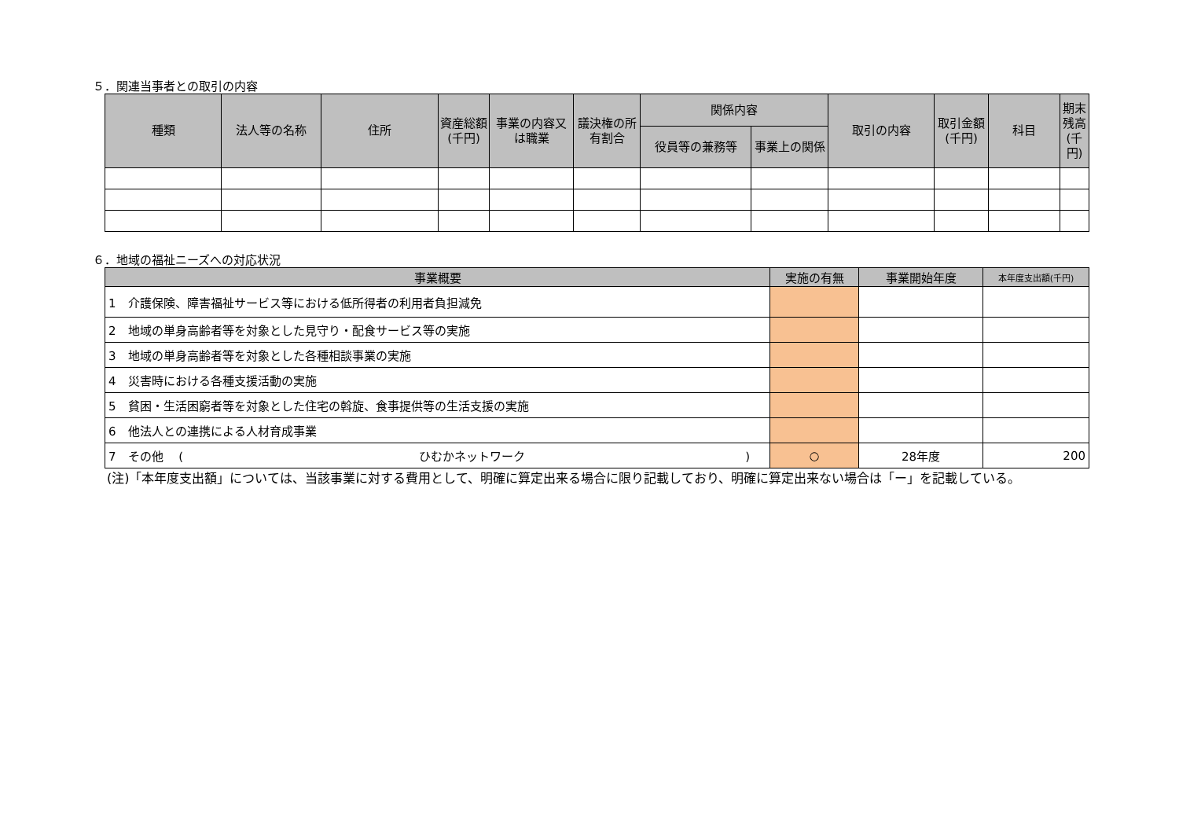５．関連当事者との取引の内容
| 種類 | 法人等の名称 | 住所 | 資産総額(千円) | 事業の内容又は職業 | 議決権の所有割合 | 関係内容 | | 取引の内容 | 取引金額(千円) | 科目 | 期末残高(千円) |
| --- | --- | --- | --- | --- | --- | --- | --- | --- | --- | --- | --- |
| | | | | | | 役員等の兼務等 | 事業上の関係 | | | | |
６．地域の福祉ニーズへの対応状況
| 事業概要 | 実施の有無 | 事業開始年度 | 本年度支出額(千円) |
| --- | --- | --- | --- |
| 1 介護保険、障害福祉サービス等における低所得者の利用者負担減免 | | | |
| 2 地域の単身高齢者等を対象とした見守り・配食サービス等の実施 | | | |
| 3 地域の単身高齢者等を対象とした各種相談事業の実施 | | | |
| 4 災害時における各種支援活動の実施 | | | |
| 5 貧困・生活困窮者等を対象とした住宅の斡旋、食事提供等の生活支援の実施 | | | |
| 6 他法人との連携による人材育成事業 | | | |
| 7 その他 ( ひむかネットワーク ) | ○ | 28年度 | 200 |
(注)「本年度支出額」については、当該事業に対する費用として、明確に算定出来る場合に限り記載しており、明確に算定出来ない場合は「ー」を記載している。